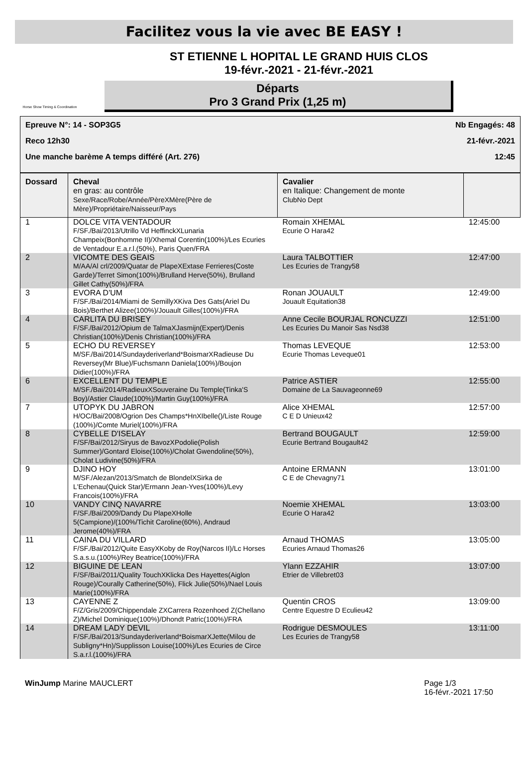Facilitez vous la vie avec BE EASY !
Horse Show Timing & Coordination
ST ETIENNE L HOPITAL LE GRAND HUIS CLOS
19-févr.-2021 - 21-févr.-2021
Départs
Pro 3 Grand Prix (1,25 m)
Epreuve N°: 14 - SOP3G5 Nb Engagés: 48
Reco 12h30 21-févr.-2021
Une manche barème A temps différé (Art. 276) 12:45
| Dossard | Cheval en gras: au contrôle Sexe/Race/Robe/Année/PèreXMère(Père de Mère)/Propriétaire/Naisseur/Pays | Cavalier en Italique: Changement de monte ClubNo Dept | |
| --- | --- | --- | --- |
| 1 | DOLCE VITA VENTADOUR F/SF./Bai/2013/Utrillo Vd HeffinckXLunaria Champeix(Bonhomme II)/Xhemal Corentin(100%)/Les Ecuries de Ventadour E.a.r.l.(50%), Paris Quen/FRA | Romain XHEMAL Ecurie O Hara42 | 12:45:00 |
| 2 | VICOMTE DES GEAIS M/AA/Al crl/2009/Quatar de PlapeXExtase Ferrieres(Coste Garde)/Terret Simon(100%)/Brulland Herve(50%), Brulland Gillet Cathy(50%)/FRA | Laura TALBOTTIER Les Ecuries de Trangy58 | 12:47:00 |
| 3 | EVORA D'UM F/SF./Bai/2014/Miami de SemillyXKiva Des Gats(Ariel Du Bois)/Berthet Alizee(100%)/Jouault Gilles(100%)/FRA | Ronan JOUAULT Jouault Equitation38 | 12:49:00 |
| 4 | CARLITA DU BRISEY F/SF./Bai/2012/Opium de TalmaXJasmijn(Expert)/Denis Christian(100%)/Denis Christian(100%)/FRA | Anne Cecile BOURJAL RONCUZZI Les Ecuries Du Manoir Sas Nsd38 | 12:51:00 |
| 5 | ECHO DU REVERSEY M/SF./Bai/2014/Sundayderiverland*BoismarXRadieuse Du Reversey(Mr Blue)/Fuchsmann Daniela(100%)/Boujon Didier(100%)/FRA | Thomas LEVEQUE Ecurie Thomas Leveque01 | 12:53:00 |
| 6 | EXCELLENT DU TEMPLE M/SF./Bai/2014/RadieuxXSouveraine Du Temple(Tinka'S Boy)/Astier Claude(100%)/Martin Guy(100%)/FRA | Patrice ASTIER Domaine de La Sauvageonne69 | 12:55:00 |
| 7 | UTOPYK DU JABRON H/OC/Bai/2008/Ogrion Des Champs*HnXIbelle()/Liste Rouge (100%)/Comte Muriel(100%)/FRA | Alice XHEMAL C E D Unieux42 | 12:57:00 |
| 8 | CYBELLE D'ISELAY F/SF/Bai/2012/Siryus de BavozXPodolie(Polish Summer)/Gontard Eloise(100%)/Cholat Gwendoline(50%), Cholat Ludivine(50%)/FRA | Bertrand BOUGAULT Ecurie Bertrand Bougault42 | 12:59:00 |
| 9 | DJINO HOY M/SF./Alezan/2013/Smatch de BlondelXSirka de L'Echenau(Quick Star)/Ermann Jean-Yves(100%)/Levy Francois(100%)/FRA | Antoine ERMANN C E de Chevagny71 | 13:01:00 |
| 10 | VANDY CINQ NAVARRE F/SF./Bai/2009/Dandy Du PlapeXHolle 5(Campione)/(100%/Tichit Caroline(60%), Andraud Jerome(40%)/FRA | Noemie XHEMAL Ecurie O Hara42 | 13:03:00 |
| 11 | CAINA DU VILLARD F/SF./Bai/2012/Quite EasyXKoby de Roy(Narcos II)/Lc Horses S.a.s.u.(100%)/Rey Beatrice(100%)/FRA | Arnaud THOMAS Ecuries Arnaud Thomas26 | 13:05:00 |
| 12 | BIGUINE DE LEAN F/SF/Bai/2011/Quality TouchXKlicka Des Hayettes(Aiglon Rouge)/Courally Catherine(50%), Flick Julie(50%)/Nael Louis Marie(100%)/FRA | Ylann EZZAHIR Etrier de Villebret03 | 13:07:00 |
| 13 | CAYENNE Z F/Z/Gris/2009/Chippendale ZXCarrera Rozenhoed Z(Chellano Z)/Michel Dominique(100%)/Dhondt Patric(100%)/FRA | Quentin CROS Centre Equestre D Eculieu42 | 13:09:00 |
| 14 | DREAM LADY DEVIL F/SF./Bai/2013/Sundayderiverland*BoismarXJette(Milou de Subligny*Hn)/Supplisson Louise(100%)/Les Ecuries de Circe S.a.r.l.(100%)/FRA | Rodrigue DESMOULES Les Ecuries de Trangy58 | 13:11:00 |
WinJump Marine MAUCLERT Page 1/3
16-févr.-2021 17:50